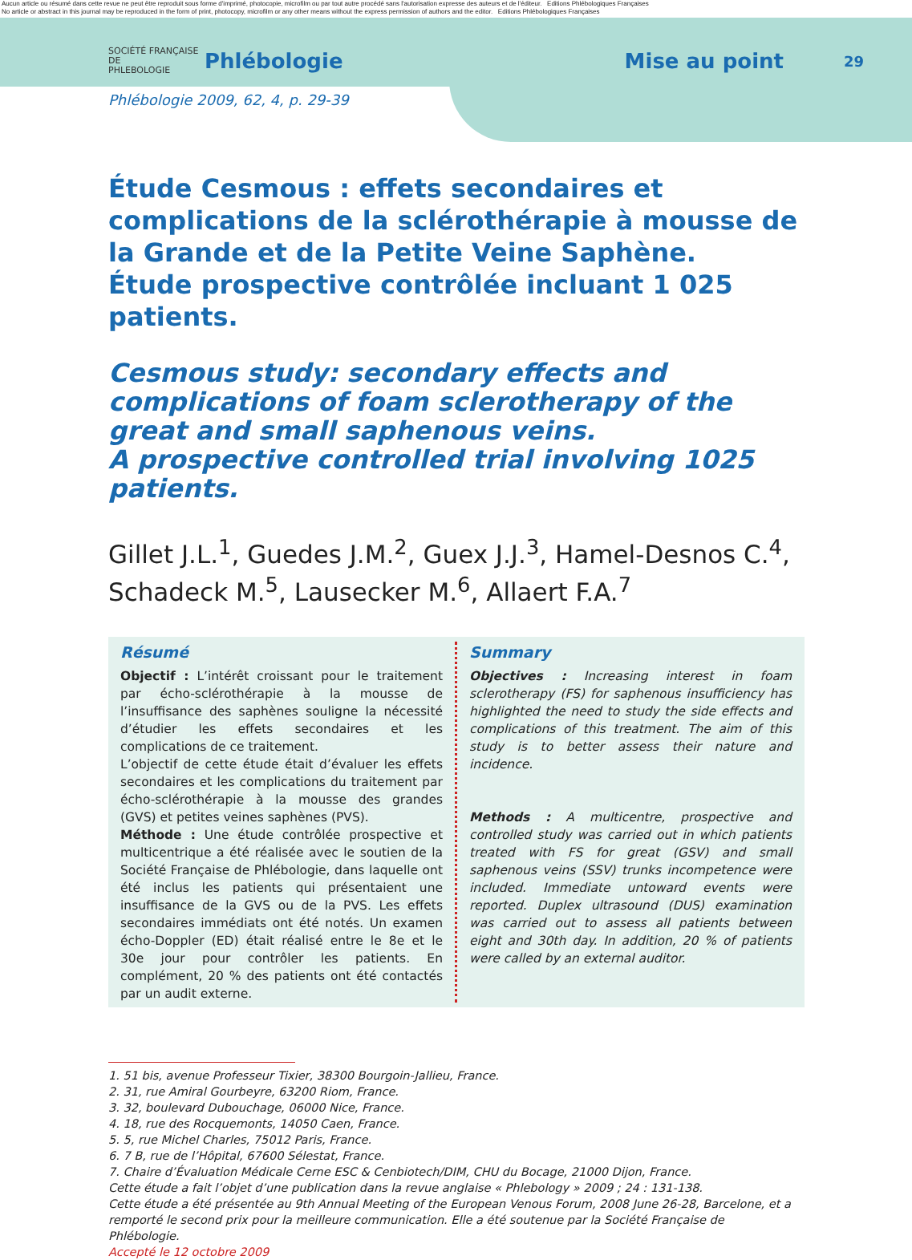Aucun article ou résumé dans cette revue ne peut être reproduit sous forme d'imprimé, photocopie, microfilm ou par tout autre procédé sans l'autorisation expresse des auteurs et de l'éditeur. Editions Phlébologiques Françaises
No article or abstract in this journal may be reproduced in the form of print, photocopy, microfilm or any other means without the express permission of authors and the editor. Editions Phlébologiques Françaises
SOCIÉTÉ FRANÇAISE DE
PHLEBOLOGIE
Phlébologie Mise au point
29
Phlébologie 2009, 62, 4, p. 29-39
Étude Cesmous : effets secondaires et complications de la sclérothérapie à mousse de la Grande et de la Petite Veine Saphène.
Étude prospective contrôlée incluant 1 025 patients.
Cesmous study: secondary effects and complications of foam sclerotherapy of the great and small saphenous veins.
A prospective controlled trial involving 1025 patients.
Gillet J.L.<sup>1</sup>, Guedes J.M.<sup>2</sup>, Guex J.J.<sup>3</sup>, Hamel-Desnos C.<sup>4</sup>, Schadeck M.<sup>5</sup>, Lausecker M.<sup>6</sup>, Allaert F.A.<sup>7</sup>
Résumé
Objectif : L’intérêt croissant pour le traitement par écho-sclérothérapie à la mousse de l’insuffisance des saphènes souligne la nécessité d’étudier les effets secondaires et les complications de ce traitement.
L’objectif de cette étude était d’évaluer les effets secondaires et les complications du traitement par écho-sclérothérapie à la mousse des grandes (GVS) et petites veines saphènes (PVS).
Méthode : Une étude contrôlée prospective et multicentrique a été réalisée avec le soutien de la Société Française de Phlébologie, dans laquelle ont été inclus les patients qui présentaient une insuffisance de la GVS ou de la PVS. Les effets secondaires immédiats ont été notés. Un examen écho-Doppler (ED) était réalisé entre le 8e et le 30e jour pour contrôler les patients. En complément, 20 % des patients ont été contactés par un audit externe.
Summary
Objectives : Increasing interest in foam sclerotherapy (FS) for saphenous insufficiency has highlighted the need to study the side effects and complications of this treatment. The aim of this study is to better assess their nature and incidence.
Methods : A multicentre, prospective and controlled study was carried out in which patients treated with FS for great (GSV) and small saphenous veins (SSV) trunks incompetence were included. Immediate untoward events were reported. Duplex ultrasound (DUS) examination was carried out to assess all patients between eight and 30th day. In addition, 20 % of patients were called by an external auditor.
1. 51 bis, avenue Professeur Tixier, 38300 Bourgoin-Jallieu, France.
2. 31, rue Amiral Gourbeyre, 63200 Riom, France.
3. 32, boulevard Dubouchage, 06000 Nice, France.
4. 18, rue des Rocquemonts, 14050 Caen, France.
5. 5, rue Michel Charles, 75012 Paris, France.
6. 7 B, rue de l’Hôpital, 67600 Sélestat, France.
7. Chaire d’Évaluation Médicale Cerne ESC & Cenbiotech/DIM, CHU du Bocage, 21000 Dijon, France.
Cette étude a fait l’objet d’une publication dans la revue anglaise « Phlebology » 2009 ; 24 : 131-138.
Cette étude a été présentée au 9th Annual Meeting of the European Venous Forum, 2008 June 26-28, Barcelone, et a remporté le second prix pour la meilleure communication. Elle a été soutenue par la Société Française de Phlébologie.
Accepté le 12 octobre 2009